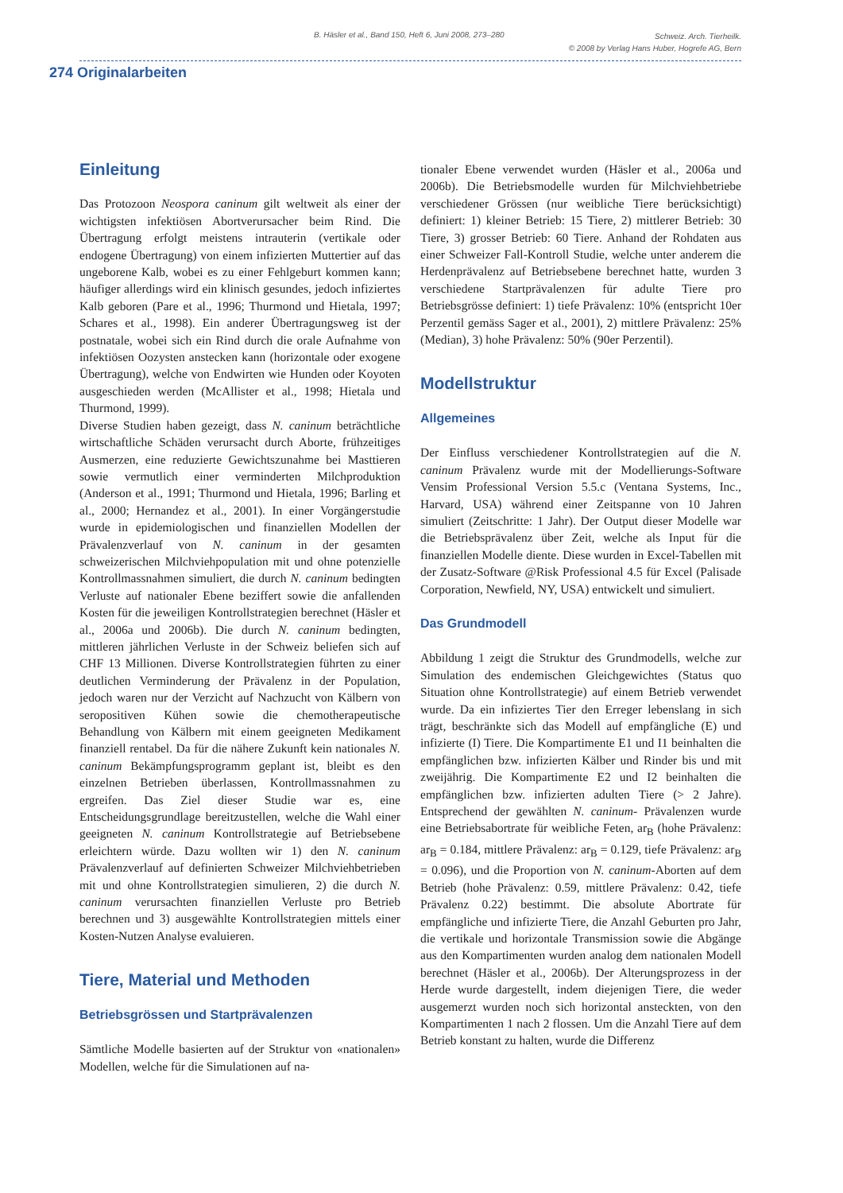B. Häsler et al., Band 150, Heft 6, Juni 2008, 273–280 Schweiz. Arch. Tierheilk.
© 2008 by Verlag Hans Huber, Hogrefe AG, Bern
274 Originalarbeiten
Einleitung
Das Protozoon Neospora caninum gilt weltweit als einer der wichtigsten infektiösen Abortverursacher beim Rind. Die Übertragung erfolgt meistens intrauterin (vertikale oder endogene Übertragung) von einem infizierten Muttertier auf das ungeborene Kalb, wobei es zu einer Fehlgeburt kommen kann; häufiger allerdings wird ein klinisch gesundes, jedoch infiziertes Kalb geboren (Pare et al., 1996; Thurmond und Hietala, 1997; Schares et al., 1998). Ein anderer Übertragungsweg ist der postnatale, wobei sich ein Rind durch die orale Aufnahme von infektiösen Oozysten anstecken kann (horizontale oder exogene Übertragung), welche von Endwirten wie Hunden oder Koyoten ausgeschieden werden (McAllister et al., 1998; Hietala und Thurmond, 1999).
Diverse Studien haben gezeigt, dass N. caninum beträchtliche wirtschaftliche Schäden verursacht durch Aborte, frühzeitiges Ausmerzen, eine reduzierte Gewichtszunahme bei Masttieren sowie vermutlich einer verminderten Milchproduktion (Anderson et al., 1991; Thurmond und Hietala, 1996; Barling et al., 2000; Hernandez et al., 2001). In einer Vorgängerstudie wurde in epidemiologischen und finanziellen Modellen der Prävalenzverlauf von N. caninum in der gesamten schweizerischen Milchviehpopulation mit und ohne potenzielle Kontrollmassnahmen simuliert, die durch N. caninum bedingten Verluste auf nationaler Ebene beziffert sowie die anfallenden Kosten für die jeweiligen Kontrollstrategien berechnet (Häsler et al., 2006a und 2006b). Die durch N. caninum bedingten, mittleren jährlichen Verluste in der Schweiz beliefen sich auf CHF 13 Millionen. Diverse Kontrollstrategien führten zu einer deutlichen Verminderung der Prävalenz in der Population, jedoch waren nur der Verzicht auf Nachzucht von Kälbern von seropositiven Kühen sowie die chemotherapeutische Behandlung von Kälbern mit einem geeigneten Medikament finanziell rentabel. Da für die nähere Zukunft kein nationales N. caninum Bekämpfungsprogramm geplant ist, bleibt es den einzelnen Betrieben überlassen, Kontrollmassnahmen zu ergreifen. Das Ziel dieser Studie war es, eine Entscheidungsgrundlage bereitzustellen, welche die Wahl einer geeigneten N. caninum Kontrollstrategie auf Betriebsebene erleichtern würde. Dazu wollten wir 1) den N. caninum Prävalenzverlauf auf definierten Schweizer Milchviehbetrieben mit und ohne Kontrollstrategien simulieren, 2) die durch N. caninum verursachten finanziellen Verluste pro Betrieb berechnen und 3) ausgewählte Kontrollstrategien mittels einer Kosten-Nutzen Analyse evaluieren.
Tiere, Material und Methoden
Betriebsgrössen und Startprävalenzen
Sämtliche Modelle basierten auf der Struktur von «nationalen» Modellen, welche für die Simulationen auf na-
tionaler Ebene verwendet wurden (Häsler et al., 2006a und 2006b). Die Betriebsmodelle wurden für Milchviehbetriebe verschiedener Grössen (nur weibliche Tiere berücksichtigt) definiert: 1) kleiner Betrieb: 15 Tiere, 2) mittlerer Betrieb: 30 Tiere, 3) grosser Betrieb: 60 Tiere. Anhand der Rohdaten aus einer Schweizer Fall-Kontroll Studie, welche unter anderem die Herdenprävalenz auf Betriebsebene berechnet hatte, wurden 3 verschiedene Startprävalenzen für adulte Tiere pro Betriebsgrösse definiert: 1) tiefe Prävalenz: 10% (entspricht 10er Perzentil gemäss Sager et al., 2001), 2) mittlere Prävalenz: 25% (Median), 3) hohe Prävalenz: 50% (90er Perzentil).
Modellstruktur
Allgemeines
Der Einfluss verschiedener Kontrollstrategien auf die N. caninum Prävalenz wurde mit der Modellierungs-Software Vensim Professional Version 5.5.c (Ventana Systems, Inc., Harvard, USA) während einer Zeitspanne von 10 Jahren simuliert (Zeitschritte: 1 Jahr). Der Output dieser Modelle war die Betriebsprävalenz über Zeit, welche als Input für die finanziellen Modelle diente. Diese wurden in Excel-Tabellen mit der Zusatz-Software @Risk Professional 4.5 für Excel (Palisade Corporation, Newfield, NY, USA) entwickelt und simuliert.
Das Grundmodell
Abbildung 1 zeigt die Struktur des Grundmodells, welche zur Simulation des endemischen Gleichgewichtes (Status quo Situation ohne Kontrollstrategie) auf einem Betrieb verwendet wurde. Da ein infiziertes Tier den Erreger lebenslang in sich trägt, beschränkte sich das Modell auf empfängliche (E) und infizierte (I) Tiere. Die Kompartimente E1 und I1 beinhalten die empfänglichen bzw. infizierten Kälber und Rinder bis und mit zweijährig. Die Kompartimente E2 und I2 beinhalten die empfänglichen bzw. infizierten adulten Tiere (> 2 Jahre). Entsprechend der gewählten N. caninum- Prävalenzen wurde eine Betriebsabortrate für weibliche Feten, ar<sub>B</sub> (hohe Prävalenz: ar<sub>B</sub> = 0.184, mittlere Prävalenz: ar<sub>B</sub> = 0.129, tiefe Prävalenz: ar<sub>B</sub> = 0.096), und die Proportion von N. caninum-Aborten auf dem Betrieb (hohe Prävalenz: 0.59, mittlere Prävalenz: 0.42, tiefe Prävalenz 0.22) bestimmt. Die absolute Abortrate für empfängliche und infizierte Tiere, die Anzahl Geburten pro Jahr, die vertikale und horizontale Transmission sowie die Abgänge aus den Kompartimenten wurden analog dem nationalen Modell berechnet (Häsler et al., 2006b). Der Alterungsprozess in der Herde wurde dargestellt, indem diejenigen Tiere, die weder ausgemerzt wurden noch sich horizontal ansteckten, von den Kompartimenten 1 nach 2 flossen. Um die Anzahl Tiere auf dem Betrieb konstant zu halten, wurde die Differenz